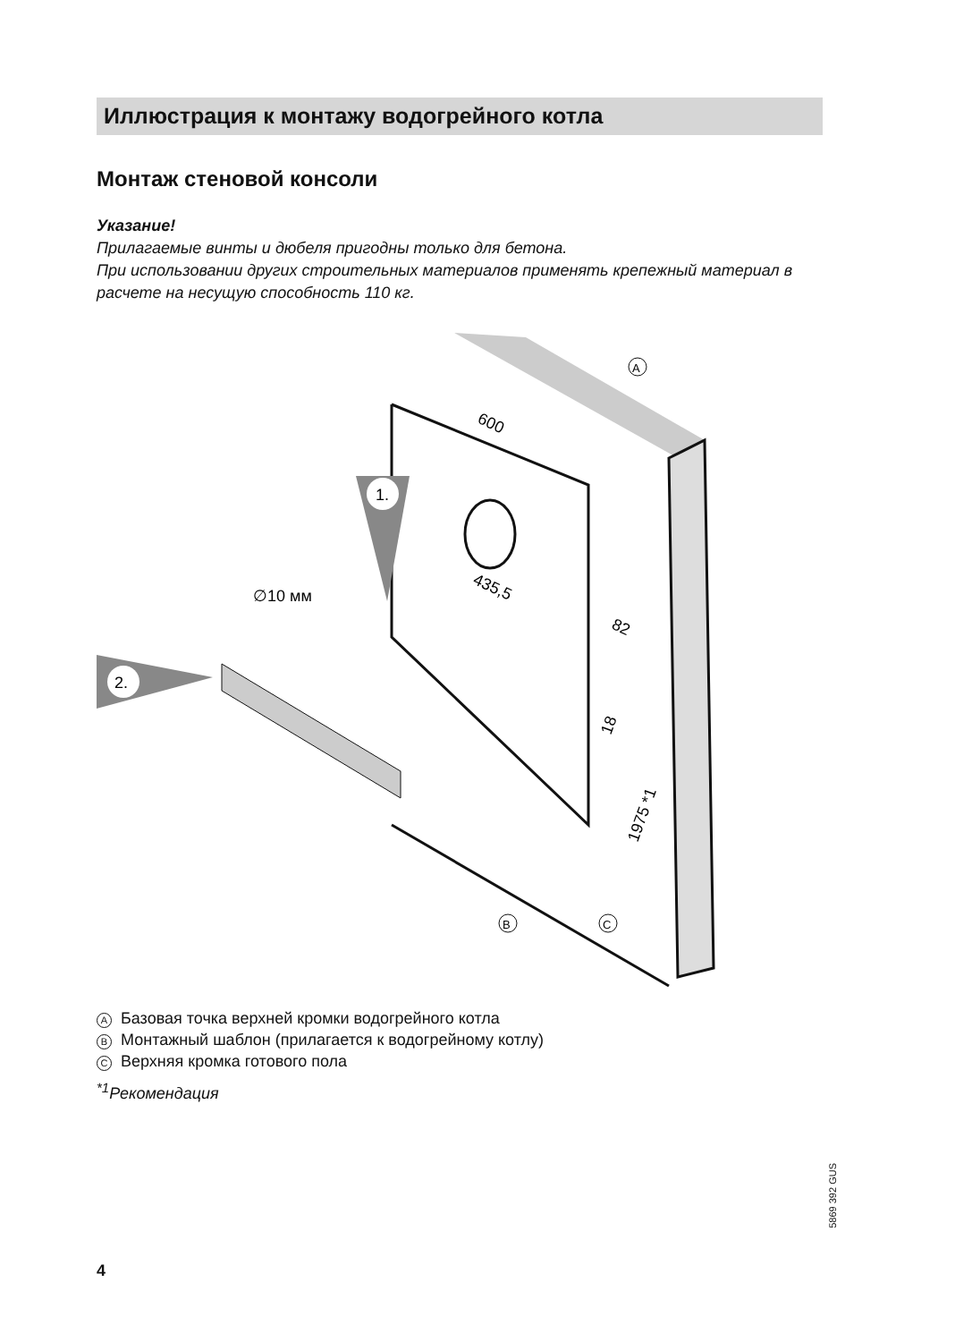Иллюстрация к монтажу водогрейного котла
Монтаж стеновой консоли
Указание!
Прилагаемые винты и дюбеля пригодны только для бетона.
При использовании других строительных материалов применять крепежный материал в расчете на несущую способность 110 кг.
600
435,5
82
18
1975 *1
1.
2.
∅10 мм
A
B
C
A Базовая точка верхней кромки водогрейного котла
B Монтажный шаблон (прилагается к водогрейному котлу)
C Верхняя кромка готового пола
<sup>*1</sup>Рекомендация
5869 392 GUS
4